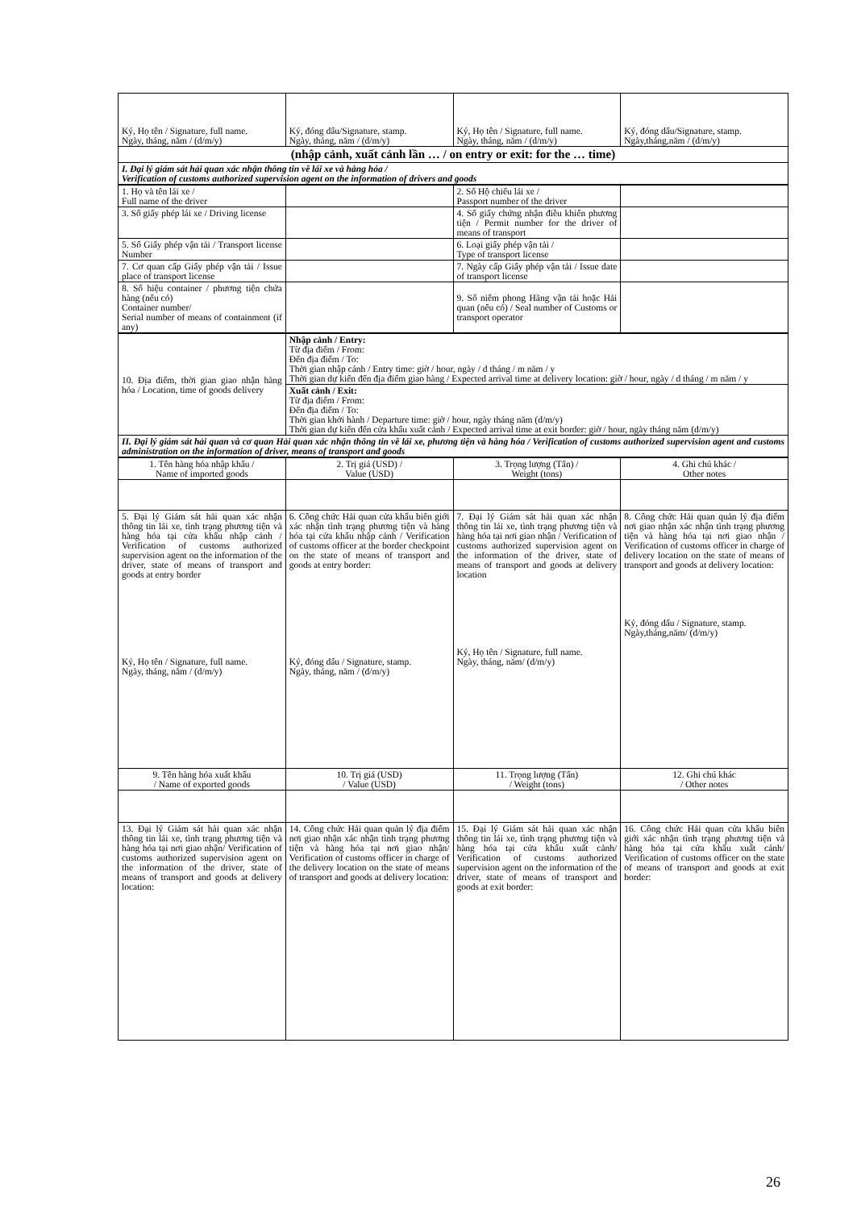| Ký, Họ tên / Signature, full name. Ngày, tháng, năm / (d/m/y) | Ký, đóng dấu/Signature, stamp. Ngày, tháng, năm / (d/m/y) | Ký, Họ tên / Signature, full name. Ngày, tháng, năm / (d/m/y) | Ký, đóng dấu/Signature, stamp. Ngày,tháng,năm / (d/m/y) |
| (nhập cảnh, xuất cảnh lần … / on entry or exit: for the … time) | | | |
| I. Đại lý giám sát hải quan xác nhận thông tin về lái xe và hàng hóa / Verification of customs authorized supervision agent on the information of drivers and goods | | | |
| 1. Họ và tên lái xe / Full name of the driver | | 2. Số Hộ chiếu lái xe / Passport number of the driver | |
| 3. Số giấy phép lái xe / Driving license | | 4. Số giấy chứng nhận điều khiển phương tiện / Permit number for the driver of means of transport | |
| 5. Số Giấy phép vận tải / Transport license Number | | 6. Loại giấy phép vận tải / Type of transport license | |
| 7. Cơ quan cấp Giấy phép vận tải / Issue place of transport license | | 7. Ngày cấp Giấy phép vận tải / Issue date of transport license | |
| 8. Số hiệu container / phương tiện chứa hàng (nếu có) Container number/ Serial number of means of containment (if any) | | 9. Số niêm phong Hãng vận tải hoặc Hải quan (nếu có) / Seal number of Customs or transport operator | |
| 10. Địa điểm, thời gian giao nhận hàng hóa / Location, time of goods delivery | Nhập cảnh / Entry: Từ địa điểm / From: Đến địa điểm / To: Thời gian nhập cảnh / Entry time: giờ / hour, ngày / d tháng / m năm / y Thời gian dự kiến đến địa điểm giao hàng / Expected arrival time at delivery location: giờ / hour, ngày / d tháng / m năm / y |
| | Xuất cảnh / Exit: Từ địa điểm / From: Đến địa điểm / To: Thời gian khởi hành / Departure time: giờ / hour, ngày tháng năm (d/m/y) Thời gian dự kiến đến cửa khẩu xuất cảnh / Expected arrival time at exit border: giờ / hour, ngày tháng năm (d/m/y) |
| II. Đại lý giám sát hải quan và cơ quan Hải quan xác nhận thông tin về lái xe, phương tiện và hàng hóa / Verification of customs authorized supervision agent and customs administration on the information of driver, means of transport and goods | |
| 1. Tên hàng hóa nhập khẩu / Name of imported goods | 2. Trị giá (USD) / Value (USD) | 3. Trọng lượng (Tấn) / Weight (tons) | 4. Ghi chú khác / Other notes |
| 5. Đại lý Giám sát hải quan xác nhận thông tin lái xe, tình trạng phương tiện và hàng hóa tại cửa khẩu nhập cảnh / Verification of customs authorized supervision agent on the information of the driver, state of means of transport and goods at entry border Ký, Họ tên / Signature, full name. Ngày, tháng, năm / (d/m/y) | 6. Công chức Hải quan cửa khẩu biên giới xác nhận tình trạng phương tiện và hàng hóa tại cửa khẩu nhập cảnh / Verification of customs officer at the border checkpoint on the state of means of transport and goods at entry border: Ký, đóng dấu / Signature, stamp. Ngày, tháng, năm / (d/m/y) | 7. Đại lý Giám sát hải quan xác nhận thông tin lái xe, tình trạng phương tiện và hàng hóa tại nơi giao nhận / Verification of customs authorized supervision agent on the information of the driver, state of means of transport and goods at delivery location Ký, Họ tên / Signature, full name. Ngày, tháng, năm/ (d/m/y) | 8. Công chức Hải quan quản lý địa điểm nơi giao nhận xác nhận tình trạng phương tiện và hàng hóa tại nơi giao nhận / Verification of customs officer in charge of delivery location on the state of means of transport and goods at delivery location: Ký, đóng dấu / Signature, stamp. Ngày,tháng,năm/ (d/m/y) |
| 9. Tên hàng hóa xuất khẩu / Name of exported goods | 10. Trị giá (USD) / Value (USD) | 11. Trọng lượng (Tấn) / Weight (tons) | 12. Ghi chú khác / Other notes |
| 13. Đại lý Giám sát hải quan xác nhận thông tin lái xe, tình trạng phương tiện và hàng hóa tại nơi giao nhận/ Verification of customs authorized supervision agent on the information of the driver, state of means of transport and goods at delivery location: | 14. Công chức Hải quan quản lý địa điểm nơi giao nhận xác nhận tình trạng phương tiện và hàng hóa tại nơi giao nhận/ Verification of customs officer in charge of the delivery location on the state of means of transport and goods at delivery location: | 15. Đại lý Giám sát hải quan xác nhận thông tin lái xe, tình trạng phương tiện và hàng hóa tại cửa khẩu xuất cảnh/ Verification of customs authorized supervision agent on the information of the driver, state of means of transport and goods at exit border: | 16. Công chức Hải quan cửa khẩu biên giới xác nhận tình trạng phương tiện và hàng hóa tại cửa khẩu xuất cảnh/ Verification of customs officer on the state of means of transport and goods at exit border: |
26